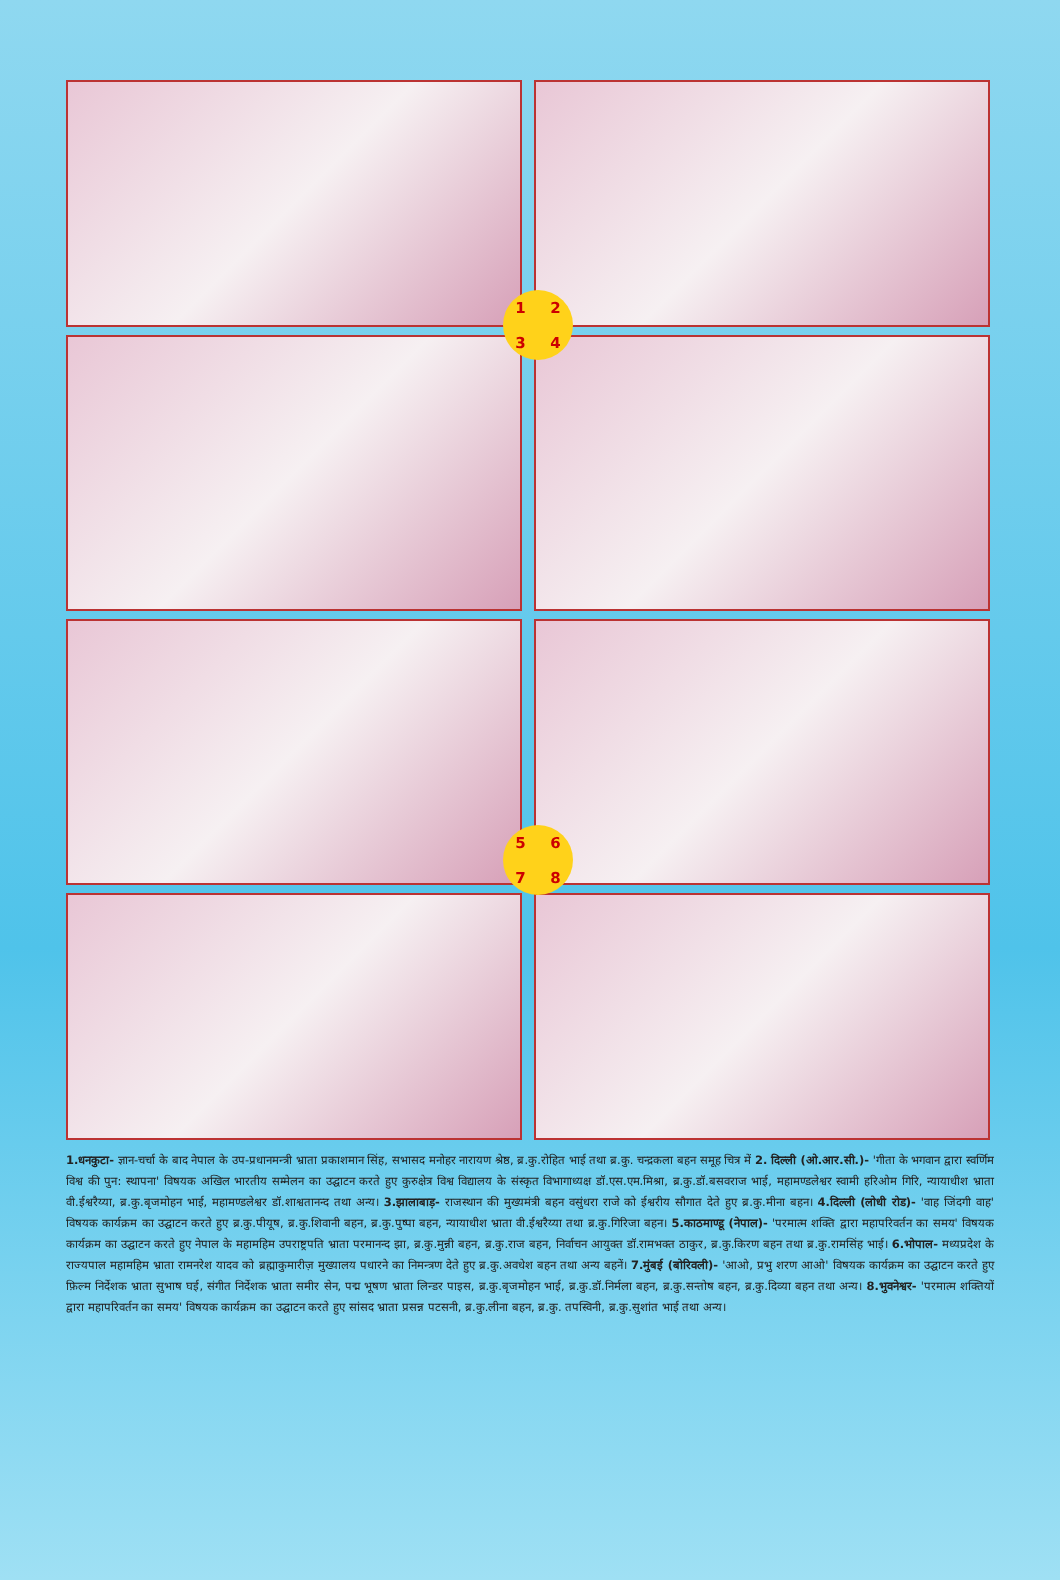1 2 3 4
5 6 7 8
1.धनकुटा- ज्ञान-चर्चा के बाद नेपाल के उप-प्रधानमन्त्री भ्राता प्रकाशमान सिंह, सभासद मनोहर नारायण श्रेष्ठ, ब्र.कु.रोहित भाई तथा ब्र.कु. चन्द्रकला बहन समूह चित्र में 2. दिल्ली (ओ.आर.सी.)- 'गीता के भगवान द्वारा स्वर्णिम विश्व की पुन: स्थापना' विषयक अखिल भारतीय सम्मेलन का उद्घाटन करते हुए कुरुक्षेत्र विश्व विद्यालय के संस्कृत विभागाध्यक्ष डॉ.एस.एम.मिश्रा, ब्र.कु.डॉ.बसवराज भाई, महामण्डलेश्वर स्वामी हरिओम गिरि, न्यायाधीश भ्राता वी.ईश्वरैय्या, ब्र.कु.बृजमोहन भाई, महामण्डलेश्वर डॉ.शाश्वतानन्द तथा अन्य। 3.झालाबाड़- राजस्थान की मुख्यमंत्री बहन वसुंधरा राजे को ईश्वरीय सौगात देते हुए ब्र.कु.मीना बहन। 4.दिल्ली (लोधी रोड)- 'वाह जिंदगी वाह' विषयक कार्यक्रम का उद्घाटन करते हुए ब्र.कु.पीयूष, ब्र.कु.शिवानी बहन, ब्र.कु.पुष्पा बहन, न्यायाधीश भ्राता वी.ईश्वरैय्या तथा ब्र.कु.गिरिजा बहन। 5.काठमाण्डू (नेपाल)- 'परमात्म शक्ति द्वारा महापरिवर्तन का समय' विषयक कार्यक्रम का उद्घाटन करते हुए नेपाल के महामहिम उपराष्ट्रपति भ्राता परमानन्द झा, ब्र.कु.मुन्नी बहन, ब्र.कु.राज बहन, निर्वाचन आयुक्त डॉ.रामभक्त ठाकुर, ब्र.कु.किरण बहन तथा ब्र.कु.रामसिंह भाई। 6.भोपाल- मध्यप्रदेश के राज्यपाल महामहिम भ्राता रामनरेश यादव को ब्रह्माकुमारीज़ मुख्यालय पधारने का निमन्त्रण देते हुए ब्र.कु.अवधेश बहन तथा अन्य बहनें। 7.मुंबई (बोरिवली)- 'आओ, प्रभु शरण आओ' विषयक कार्यक्रम का उद्घाटन करते हुए फ़िल्म निर्देशक भ्राता सुभाष घई, संगीत निर्देशक भ्राता समीर सेन, पद्म भूषण भ्राता लिन्डर पाइस, ब्र.कु.बृजमोहन भाई, ब्र.कु.डॉ.निर्मला बहन, ब्र.कु.सन्तोष बहन, ब्र.कु.दिव्या बहन तथा अन्य। 8.भुवनेश्वर- 'परमात्म शक्तियों द्वारा महापरिवर्तन का समय' विषयक कार्यक्रम का उद्घाटन करते हुए सांसद भ्राता प्रसन्न पटसनी, ब्र.कु.लीना बहन, ब्र.कु. तपस्विनी, ब्र.कु.सुशांत भाई तथा अन्य।